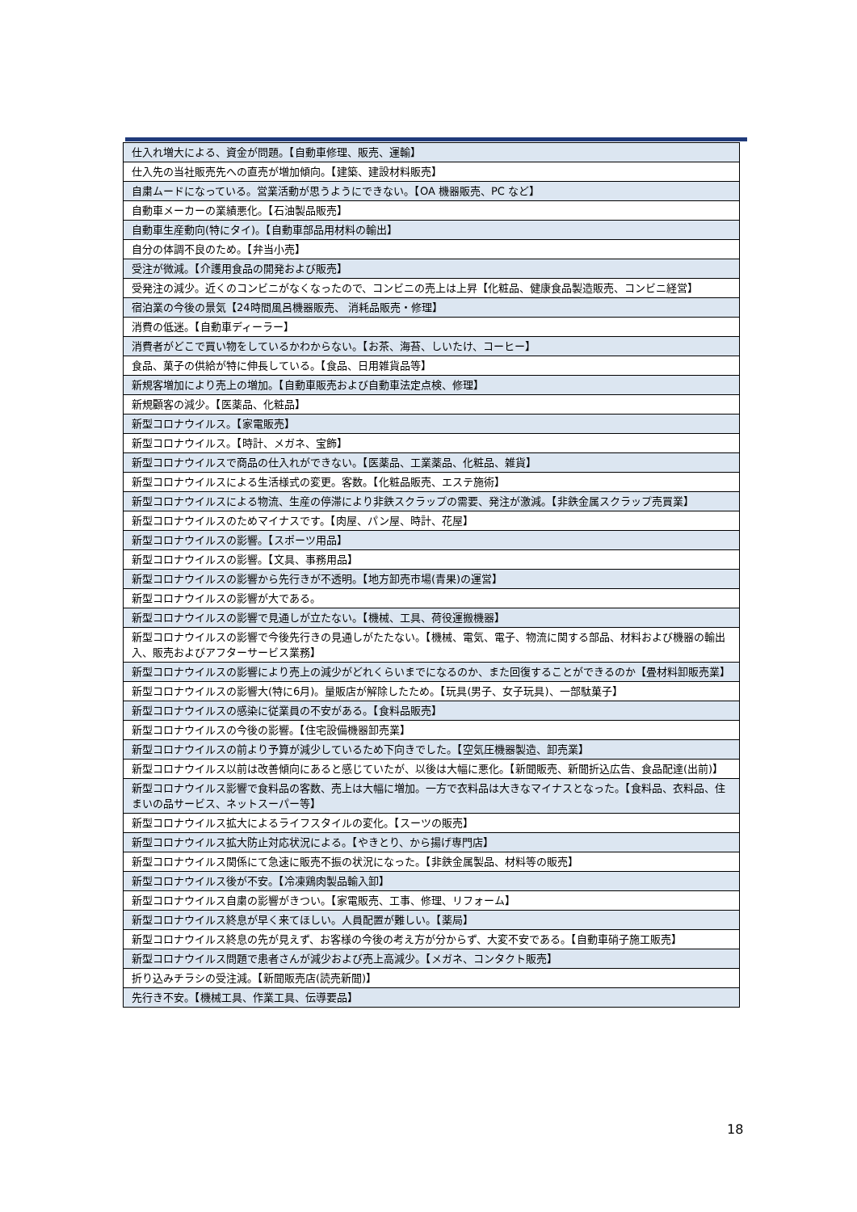| 仕入れ増大による、資金が問題。【自動車修理、販売、運輸】 |
| 仕入先の当社販売先への直売が増加傾向。【建築、建設材料販売】 |
| 自粛ムードになっている。営業活動が思うようにできない。【OA 機器販売、PC など】 |
| 自動車メーカーの業績悪化。【石油製品販売】 |
| 自動車生産動向(特にタイ)。【自動車部品用材料の輸出】 |
| 自分の体調不良のため。【弁当小売】 |
| 受注が微減。【介護用食品の開発および販売】 |
| 受発注の減少。近くのコンビニがなくなったので、コンビニの売上は上昇【化粧品、健康食品製造販売、コンビニ経営】 |
| 宿泊業の今後の景気【24時間風呂機器販売、 消耗品販売・修理】 |
| 消費の低迷。【自動車ディーラー】 |
| 消費者がどこで買い物をしているかわからない。【お茶、海苔、しいたけ、コーヒー】 |
| 食品、菓子の供給が特に伸長している。【食品、日用雑貨品等】 |
| 新規客増加により売上の増加。【自動車販売および自動車法定点検、修理】 |
| 新規顧客の減少。【医薬品、化粧品】 |
| 新型コロナウイルス。【家電販売】 |
| 新型コロナウイルス。【時計、メガネ、宝飾】 |
| 新型コロナウイルスで商品の仕入れができない。【医薬品、工業薬品、化粧品、雑貨】 |
| 新型コロナウイルスによる生活様式の変更。客数。【化粧品販売、エステ施術】 |
| 新型コロナウイルスによる物流、生産の停滞により非鉄スクラップの需要、発注が激減。【非鉄金属スクラップ売買業】 |
| 新型コロナウイルスのためマイナスです。【肉屋、パン屋、時計、花屋】 |
| 新型コロナウイルスの影響。【スポーツ用品】 |
| 新型コロナウイルスの影響。【文具、事務用品】 |
| 新型コロナウイルスの影響から先行きが不透明。【地方卸売市場(青果)の運営】 |
| 新型コロナウイルスの影響が大である。 |
| 新型コロナウイルスの影響で見通しが立たない。【機械、工具、荷役運搬機器】 |
| 新型コロナウイルスの影響で今後先行きの見通しがたたない。【機械、電気、電子、物流に関する部品、材料および機器の輸出入、販売およびアフターサービス業務】 |
| 新型コロナウイルスの影響により売上の減少がどれくらいまでになるのか、また回復することができるのか【畳材料卸販売業】 |
| 新型コロナウイルスの影響大(特に6月)。量販店が解除したため。【玩具(男子、女子玩具)、一部駄菓子】 |
| 新型コロナウイルスの感染に従業員の不安がある。【食料品販売】 |
| 新型コロナウイルスの今後の影響。【住宅設備機器卸売業】 |
| 新型コロナウイルスの前より予算が減少しているため下向きでした。【空気圧機器製造、卸売業】 |
| 新型コロナウイルス以前は改善傾向にあると感じていたが、以後は大幅に悪化。【新聞販売、新聞折込広告、食品配達(出前)】 |
| 新型コロナウイルス影響で食料品の客数、売上は大幅に増加。一方で衣料品は大きなマイナスとなった。【食料品、衣料品、住まいの品サービス、ネットスーパー等】 |
| 新型コロナウイルス拡大によるライフスタイルの変化。【スーツの販売】 |
| 新型コロナウイルス拡大防止対応状況による。【やきとり、から揚げ専門店】 |
| 新型コロナウイルス関係にて急速に販売不振の状況になった。【非鉄金属製品、材料等の販売】 |
| 新型コロナウイルス後が不安。【冷凍鶏肉製品輸入卸】 |
| 新型コロナウイルス自粛の影響がきつい。【家電販売、工事、修理、リフォーム】 |
| 新型コロナウイルス終息が早く来てほしい。人員配置が難しい。【薬局】 |
| 新型コロナウイルス終息の先が見えず、お客様の今後の考え方が分からず、大変不安である。【自動車硝子施工販売】 |
| 新型コロナウイルス問題で患者さんが減少および売上高減少。【メガネ、コンタクト販売】 |
| 折り込みチラシの受注減。【新聞販売店(読売新聞)】 |
| 先行き不安。【機械工具、作業工具、伝導要品】 |
18